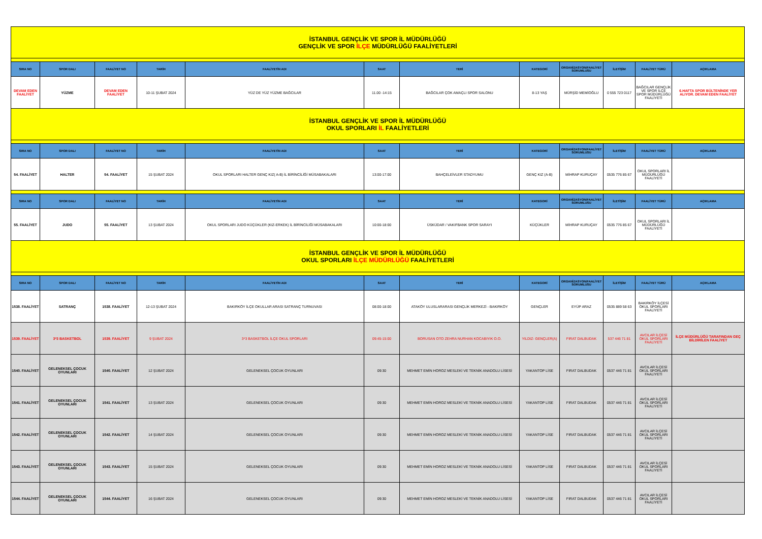| İSTANBUL GENÇLİK VE SPOR İL MÜDÜRLÜĞÜ GENÇLİK VE SPOR İLÇE MÜDÜRLÜĞÜ FAALİYETLERİ | | | | | | | | | | | |
| SIRA NO | SPOR DALI | FAALİYET NO | TARİH | FAALİYETİN ADI | SAAT | YERİ | KATEGORİ | ORGANİZASYON/FAALİYET SORUMLUSU | İLETİŞİM | FAALİYET TÜRÜ | AÇIKLAMA |
| DEVAM EDEN FAALİYET | YÜZME | DEVAM EDEN FAALİYET | 10-11 ŞUBAT 2024 | YÜZ DE YÜZ YÜZME BAĞCILAR | 11.00 -14:15 | BAĞCILAR ÇOK AMAÇLI SPOR SALONU | 8-13 YAŞ | MÜRŞİD MEMİOĞLU | 0 555 723 0117 | BAĞCILAR GENÇLİK VE SPOR İLÇE SPOR MÜDÜRLÜĞÜ FAALİYETİ | 6.HAFTA SPOR BÜLTENİNDE YER ALIYOR. DEVAM EDEN FAALİYET |
| İSTANBUL GENÇLİK VE SPOR İL MÜDÜRLÜĞÜ OKUL SPORLARI İL FAALİYETLERİ | | | | | | | | | | | |
| SIRA NO | SPOR DALI | FAALİYET NO | TARİH | FAALİYETİN ADI | SAAT | YERİ | KATEGORİ | ORGANİZASYON/FAALİYET SORUMLUSU | İLETİŞİM | FAALİYET TÜRÜ | AÇIKLAMA |
| 54. FAALİYET | HALTER | 54. FAALİYET | 15 ŞUBAT 2024 | OKUL SPORLARI HALTER GENÇ KIZ( A-B) İL BİRİNCİLİĞİ MÜSABAKALARI | 13:00-17:00 | BAHÇELEİVLER STADYUMU | GENÇ KIZ (A-B) | MİHRAP KURUÇAY | 0535 776 85 67 | OKUL SPORLARI İL MÜDÜRLÜĞÜ FAALİYETİ | |
| SIRA NO | SPOR DALI | FAALİYET NO | TARİH | FAALİYETİN ADI | SAAT | YERİ | KATEGORİ | ORGANİZASYON/FAALİYET SORUMLUSU | İLETİŞİM | FAALİYET TÜRÜ | AÇIKLAMA |
| 55. FAALİYET | JUDO | 55. FAALİYET | 13 ŞUBAT 2024 | OKUL SPORLARI JUDO KÜÇÜKLER (KIZ-ERKEK) İL BİRİNCİLİĞİ MÜSABAKALARI | 10:00-18:00 | ÜSKÜDAR / VAKIFBANK SPOR SARAYI | KÜÇÜKLER | MİHRAP KURUÇAY | 0535 776 85 67 | OKUL SPORLARI İL MÜDÜRLÜĞÜ FAALİYETİ | |
| İSTANBUL GENÇLİK VE SPOR İL MÜDÜRLÜĞÜ OKUL SPORLARI İLÇE MÜDÜRLÜĞÜ FAALİYETLERİ | | | | | | | | | | | |
| SIRA NO | SPOR DALI | FAALİYET NO | TARİH | FAALİYETİN ADI | SAAT | YERİ | KATEGORİ | ORGANİZASYON/FAALİYET SORUMLUSU | İLETİŞİM | FAALİYET TÜRÜ | AÇIKLAMA |
| 1538. FAALİYET | SATRANÇ | 1538. FAALİYET | 12-13 ŞUBAT 2024 | BAKIRKÖY İLÇE OKULLAR ARASI SATRANÇ TURNUVASI | 08:00-18:00 | ATAKÖY ULUSLARARASI GENÇLİK MERKEZİ - BAKIRKÖY | GENÇLER | EYÜP ARAZ | 0535 889 58 63 | BAKIRKÖY İLÇESİ OKUL SPORLARI FAALİYETİ | |
| 1539. FAALİYET | 3*3 BASKETBOL | 1539. FAALİYET | 9 ŞUBAT 2024 | 3*3 BASKETBOL İLÇE OKUL SPORLARI | 09:45-15:00 | BORUSAN OTO ZEHRA NURHAN KOCABIYIK O.O. | YILDIZ- GENÇLER(A) | FIRAT DALBUDAK | 537 446 71 81 | AVCILAR İLÇESİ OKUL SPORLARI FAALİYETİ | İLÇE MÜDÜRLÜĞÜ TARAFINDAN GEÇ BİLDİRİLEN FAALİYET |
| 1540. FAALİYET | GELENEKSEL ÇOCUK OYUNLARI | 1540. FAALİYET | 12 ŞUBAT 2024 | GELENEKSEL ÇOCUK OYUNLARI | 09:30 | MEHMET EMİN HOROZ MESLEKİ VE TEKNİK ANADOLU LİSESİ | YAKANTOP LİSE | FIRAT DALBUDAK | 0537 446 71 81 | AVCILAR İLÇESİ OKUL SPORLARI FAALİYETİ | |
| 1541. FAALİYET | GELENEKSEL ÇOCUK OYUNLARI | 1541. FAALİYET | 13 ŞUBAT 2024 | GELENEKSEL ÇOCUK OYUNLARI | 09:30 | MEHMET EMİN HOROZ MESLEKİ VE TEKNİK ANADOLU LİSESİ | YAKANTOP LİSE | FIRAT DALBUDAK | 0537 446 71 81 | AVCILAR İLÇESİ OKUL SPORLARI FAALİYETİ | |
| 1542. FAALİYET | GELENEKSEL ÇOCUK OYUNLARI | 1542. FAALİYET | 14 ŞUBAT 2024 | GELENEKSEL ÇOCUK OYUNLARI | 09:30 | MEHMET EMİN HOROZ MESLEKİ VE TEKNİK ANADOLU LİSESİ | YAKANTOP LİSE | FIRAT DALBUDAK | 0537 446 71 81 | AVCILAR İLÇESİ OKUL SPORLARI FAALİYETİ | |
| 1543. FAALİYET | GELENEKSEL ÇOCUK OYUNLARI | 1543. FAALİYET | 15 ŞUBAT 2024 | GELENEKSEL ÇOCUK OYUNLARI | 09:30 | MEHMET EMİN HOROZ MESLEKİ VE TEKNİK ANADOLU LİSESİ | YAKANTOP LİSE | FIRAT DALBUDAK | 0537 446 71 81 | AVCILAR İLÇESİ OKUL SPORLARI FAALİYETİ | |
| 1544. FAALİYET | GELENEKSEL ÇOCUK OYUNLARI | 1544. FAALİYET | 16 ŞUBAT 2024 | GELENEKSEL ÇOCUK OYUNLARI | 09:30 | MEHMET EMİN HOROZ MESLEKİ VE TEKNİK ANADOLU LİSESİ | YAKANTOP LİSE | FIRAT DALBUDAK | 0537 446 71 81 | AVCILAR İLÇESİ OKUL SPORLARI FAALİYETİ | |